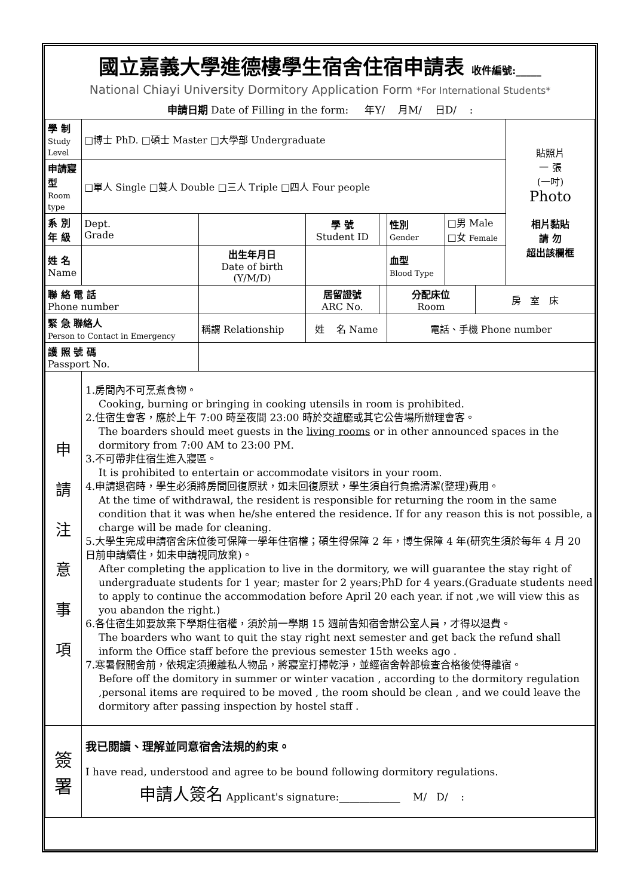國立嘉義大學進德樓學生宿舍住宿申請表 收件編號:_____
National Chiayi University Dormitory Application Form *For International Students*
申請日期 Date of Filling in the form: 年Y/ 月M/ 日D/ :
| 學 制 Study Level | □博士 PhD. □碩士 Master □大學部 Undergraduate | | | | | | | | 貼照片 一 張 (一吋) Photo 相片黏貼 請 勿 超出該欄框 |
| 申請寢型 Room type | □單人 Single □雙人 Double □三人 Triple □四人 Four people | | | | | | | | |
| 系 別 年 級 | Dept. Grade | | | 學 號 Student ID | | 性別 Gender | □男 Male □女 Female | | |
| 姓 名 Name | | | 出生年月日 Date of birth (Y/M/D) | | | 血型 Blood Type | | | |
| 聯 絡 電 話 Phone number | | | | 居留證號 ARC No. | | 分配床位 Room | | 房 室 床 | |
| 緊 急 聯絡人 Person to Contact in Emergency | | 稱謂 Relationship | | 姓 名 Name | | 電話、手機 Phone number | | | |
| 護 照 號 碼 Passport No. | | | | | | | | | |
| 申 請 注 意 事 項 | 1.房間內不可烹煮食物。 Cooking, burning or bringing in cooking utensils in room is prohibited. 2.住宿生會客，應於上午 7:00 時至夜間 23:00 時於交誼廳或其它公告場所辦理會客。 The boarders should meet guests in the living rooms or in other announced spaces in the dormitory from 7:00 AM to 23:00 PM. 3.不可帶非住宿生進入寢區。 It is prohibited to entertain or accommodate visitors in your room. 4.申請退宿時，學生必須將房間回復原狀，如未回復原狀，學生須自行負擔清潔(整理)費用。 At the time of withdrawal, the resident is responsible for returning the room in the same condition that it was when he/she entered the residence. If for any reason this is not possible, a charge will be made for cleaning. 5.大學生完成申請宿舍床位後可保障一學年住宿權；碩生得保障 2 年，博生保障 4 年(研究生須於每年 4 月 20 日前申請續住，如未申請視同放棄)。 After completing the application to live in the dormitory, we will guarantee the stay right of undergraduate students for 1 year; master for 2 years;PhD for 4 years.(Graduate students need to apply to continue the accommodation before April 20 each year. if not ,we will view this as you abandon the right.) 6.各住宿生如要放棄下學期住宿權，須於前一學期 15 週前告知宿舍辦公室人員，才得以退費。 The boarders who want to quit the stay right next semester and get back the refund shall inform the Office staff before the previous semester 15th weeks ago . 7.寒暑假關舍前，依規定須搬離私人物品，將寢室打掃乾淨，並經宿舍幹部檢查合格後使得離宿。 Before off the domitory in summer or winter vacation , according to the dormitory regulation ,personal items are required to be moved , the room should be clean , and we could leave the dormitory after passing inspection by hostel staff . | | | | | | | | |
| 簽 署 | 我已閱讀、理解並同意宿舍法規的約束。 I have read, understood and agree to be bound following dormitory regulations. 申請人簽名 Applicant's signature:____________ M/ D/ : | | | | | | | | |